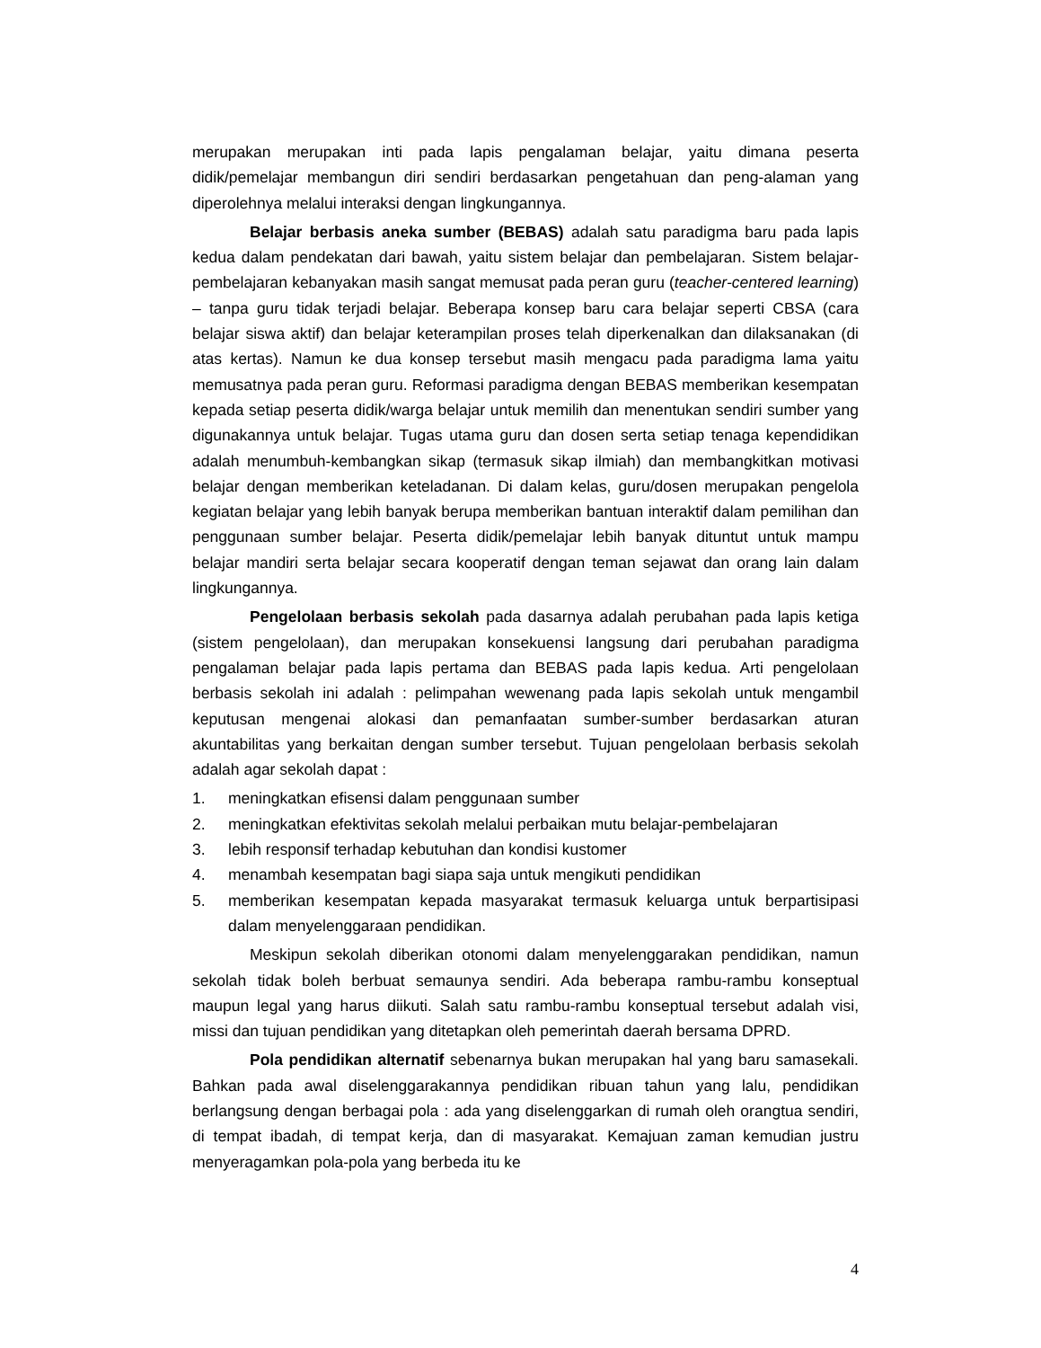merupakan merupakan inti pada lapis pengalaman belajar, yaitu dimana peserta didik/pemelajar membangun diri sendiri berdasarkan pengetahuan dan peng-alaman yang diperolehnya melalui interaksi dengan lingkungannya.
Belajar berbasis aneka sumber (BEBAS) adalah satu paradigma baru pada lapis kedua dalam pendekatan dari bawah, yaitu sistem belajar dan pembelajaran. Sistem belajar-pembelajaran kebanyakan masih sangat memusat pada peran guru (teacher-centered learning) – tanpa guru tidak terjadi belajar. Beberapa konsep baru cara belajar seperti CBSA (cara belajar siswa aktif) dan belajar keterampilan proses telah diperkenalkan dan dilaksanakan (di atas kertas). Namun ke dua konsep tersebut masih mengacu pada paradigma lama yaitu memusatnya pada peran guru. Reformasi paradigma dengan BEBAS memberikan kesempatan kepada setiap peserta didik/warga belajar untuk memilih dan menentukan sendiri sumber yang digunakannya untuk belajar. Tugas utama guru dan dosen serta setiap tenaga kependidikan adalah menumbuh-kembangkan sikap (termasuk sikap ilmiah) dan membangkitkan motivasi belajar dengan memberikan keteladanan. Di dalam kelas, guru/dosen merupakan pengelola kegiatan belajar yang lebih banyak berupa memberikan bantuan interaktif dalam pemilihan dan penggunaan sumber belajar. Peserta didik/pemelajar lebih banyak dituntut untuk mampu belajar mandiri serta belajar secara kooperatif dengan teman sejawat dan orang lain dalam lingkungannya.
Pengelolaan berbasis sekolah pada dasarnya adalah perubahan pada lapis ketiga (sistem pengelolaan), dan merupakan konsekuensi langsung dari perubahan paradigma pengalaman belajar pada lapis pertama dan BEBAS pada lapis kedua. Arti pengelolaan berbasis sekolah ini adalah : pelimpahan wewenang pada lapis sekolah untuk mengambil keputusan mengenai alokasi dan pemanfaatan sumber-sumber berdasarkan aturan akuntabilitas yang berkaitan dengan sumber tersebut. Tujuan pengelolaan berbasis sekolah adalah agar sekolah dapat :
1. meningkatkan efisensi dalam penggunaan sumber
2. meningkatkan efektivitas sekolah melalui perbaikan mutu belajar-pembelajaran
3. lebih responsif terhadap kebutuhan dan kondisi kustomer
4. menambah kesempatan bagi siapa saja untuk mengikuti pendidikan
5. memberikan kesempatan kepada masyarakat termasuk keluarga untuk berpartisipasi dalam menyelenggaraan pendidikan.
Meskipun sekolah diberikan otonomi dalam menyelenggarakan pendidikan, namun sekolah tidak boleh berbuat semaunya sendiri. Ada beberapa rambu-rambu konseptual maupun legal yang harus diikuti. Salah satu rambu-rambu konseptual tersebut adalah visi, missi dan tujuan pendidikan yang ditetapkan oleh pemerintah daerah bersama DPRD.
Pola pendidikan alternatif sebenarnya bukan merupakan hal yang baru samasekali. Bahkan pada awal diselenggarakannya pendidikan ribuan tahun yang lalu, pendidikan berlangsung dengan berbagai pola : ada yang diselenggarkan di rumah oleh orangtua sendiri, di tempat ibadah, di tempat kerja, dan di masyarakat. Kemajuan zaman kemudian justru menyeragamkan pola-pola yang berbeda itu ke
4